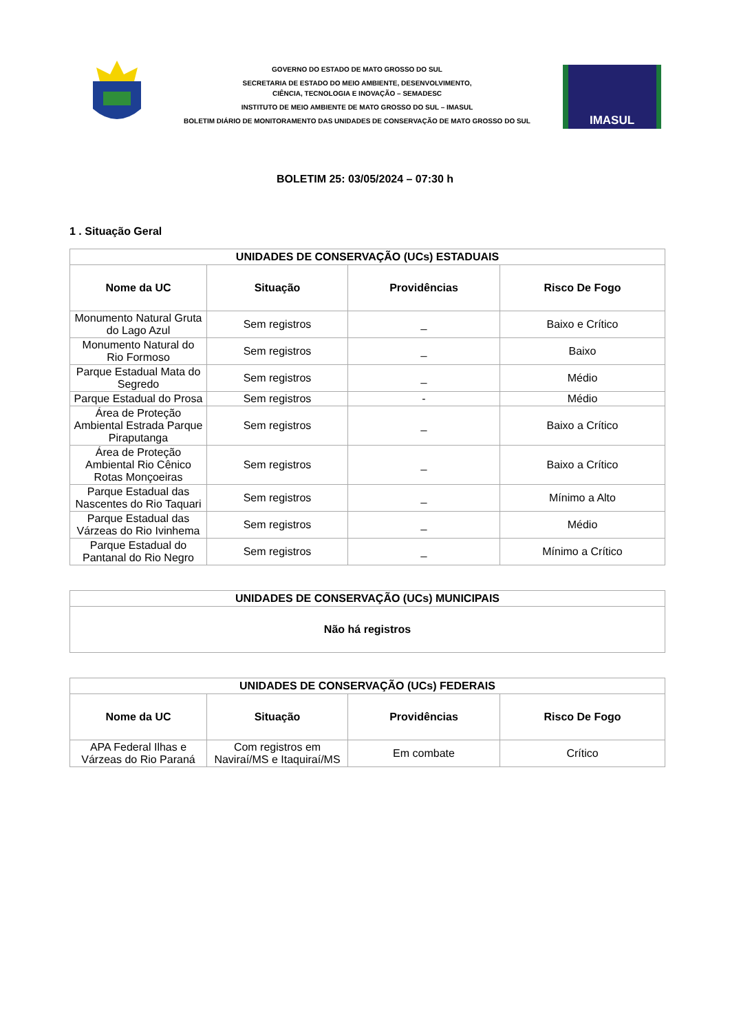GOVERNO DO ESTADO DE MATO GROSSO DO SUL
SECRETARIA DE ESTADO DO MEIO AMBIENTE, DESENVOLVIMENTO,
CIÊNCIA, TECNOLOGIA E INOVAÇÃO – SEMADESC
INSTITUTO DE MEIO AMBIENTE DE MATO GROSSO DO SUL – IMASUL
BOLETIM DIÁRIO DE MONITORAMENTO DAS UNIDADES DE CONSERVAÇÃO DE MATO GROSSO DO SUL
IMASUL
BOLETIM 25: 03/05/2024 – 07:30 h
1 . Situação Geral
| UNIDADES DE CONSERVAÇÃO (UCs) ESTADUAIS | | | |
| --- | --- | --- | --- |
| Nome da UC | Situação | Providências | Risco De Fogo |
| Monumento Natural Gruta do Lago Azul | Sem registros | _ | Baixo e Crítico |
| Monumento Natural do Rio Formoso | Sem registros | _ | Baixo |
| Parque Estadual Mata do Segredo | Sem registros | _ | Médio |
| Parque Estadual do Prosa | Sem registros | - | Médio |
| Área de Proteção Ambiental Estrada Parque Piraputanga | Sem registros | _ | Baixo a Crítico |
| Área de Proteção Ambiental Rio Cênico Rotas Monçoeiras | Sem registros | _ | Baixo a Crítico |
| Parque Estadual das Nascentes do Rio Taquari | Sem registros | _ | Mínimo a Alto |
| Parque Estadual das Várzeas do Rio Ivinhema | Sem registros | _ | Médio |
| Parque Estadual do Pantanal do Rio Negro | Sem registros | _ | Mínimo a Crítico |
| UNIDADES DE CONSERVAÇÃO (UCs) MUNICIPAIS |
| --- |
| Não há registros |
| UNIDADES DE CONSERVAÇÃO (UCs) FEDERAIS | | | |
| --- | --- | --- | --- |
| Nome da UC | Situação | Providências | Risco De Fogo |
| APA Federal Ilhas e Várzeas do Rio Paraná | Com registros em Naviraí/MS e Itaquiraí/MS | Em combate | Crítico |